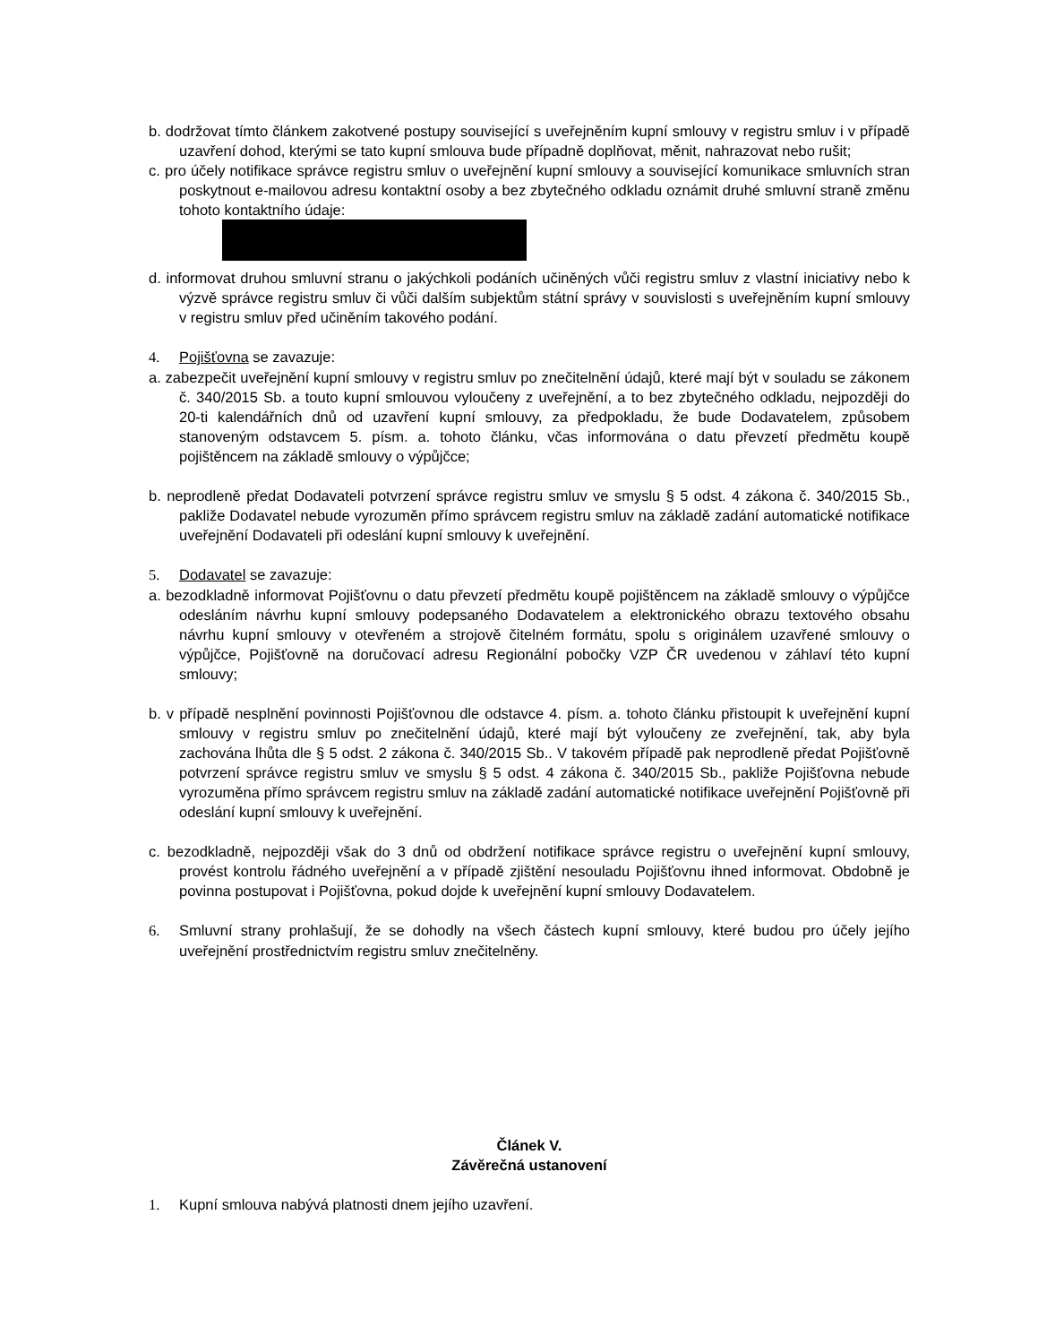b. dodržovat tímto článkem zakotvené postupy související s uveřejněním kupní smlouvy v registru smluv i v případě uzavření dohod, kterými se tato kupní smlouva bude případně doplňovat, měnit, nahrazovat nebo rušit;
c. pro účely notifikace správce registru smluv o uveřejnění kupní smlouvy a související komunikace smluvních stran poskytnout e-mailovou adresu kontaktní osoby a bez zbytečného odkladu oznámit druhé smluvní straně změnu tohoto kontaktního údaje:
d. informovat druhou smluvní stranu o jakýchkoli podáních učiněných vůči registru smluv z vlastní iniciativy nebo k výzvě správce registru smluv či vůči dalším subjektům státní správy v souvislosti s uveřejněním kupní smlouvy v registru smluv před učiněním takového podání.
4. Pojišťovna se zavazuje:
a. zabezpečit uveřejnění kupní smlouvy v registru smluv po znečitelnění údajů, které mají být v souladu se zákonem č. 340/2015 Sb. a touto kupní smlouvou vyloučeny z uveřejnění, a to bez zbytečného odkladu, nejpozději do 20-ti kalendářních dnů od uzavření kupní smlouvy, za předpokladu, že bude Dodavatelem, způsobem stanoveným odstavcem 5. písm. a. tohoto článku, včas informována o datu převzetí předmětu koupě pojištěncem na základě smlouvy o výpůjčce;
b. neprodleně předat Dodavateli potvrzení správce registru smluv ve smyslu § 5 odst. 4 zákona č. 340/2015 Sb., pakliže Dodavatel nebude vyrozuměn přímo správcem registru smluv na základě zadání automatické notifikace uveřejnění Dodavateli při odeslání kupní smlouvy k uveřejnění.
5. Dodavatel se zavazuje:
a. bezodkladně informovat Pojišťovnu o datu převzetí předmětu koupě pojištěncem na základě smlouvy o výpůjčce odesláním návrhu kupní smlouvy podepsaného Dodavatelem a elektronického obrazu textového obsahu návrhu kupní smlouvy v otevřeném a strojově čitelném formátu, spolu s originálem uzavřené smlouvy o výpůjčce, Pojišťovně na doručovací adresu Regionální pobočky VZP ČR uvedenou v záhlaví této kupní smlouvy;
b. v případě nesplnění povinnosti Pojišťovnou dle odstavce 4. písm. a. tohoto článku přistoupit k uveřejnění kupní smlouvy v registru smluv po znečitelnění údajů, které mají být vyloučeny ze zveřejnění, tak, aby byla zachována lhůta dle § 5 odst. 2 zákona č. 340/2015 Sb.. V takovém případě pak neprodleně předat Pojišťovně potvrzení správce registru smluv ve smyslu § 5 odst. 4 zákona č. 340/2015 Sb., pakliže Pojišťovna nebude vyrozuměna přímo správcem registru smluv na základě zadání automatické notifikace uveřejnění Pojišťovně při odeslání kupní smlouvy k uveřejnění.
c. bezodkladně, nejpozději však do 3 dnů od obdržení notifikace správce registru o uveřejnění kupní smlouvy, provést kontrolu řádného uveřejnění a v případě zjištění nesouladu Pojišťovnu ihned informovat. Obdobně je povinna postupovat i Pojišťovna, pokud dojde k uveřejnění kupní smlouvy Dodavatelem.
6. Smluvní strany prohlašují, že se dohodly na všech částech kupní smlouvy, které budou pro účely jejího uveřejnění prostřednictvím registru smluv znečitelněny.
Článek V.
Závěrečná ustanovení
1. Kupní smlouva nabývá platnosti dnem jejího uzavření.